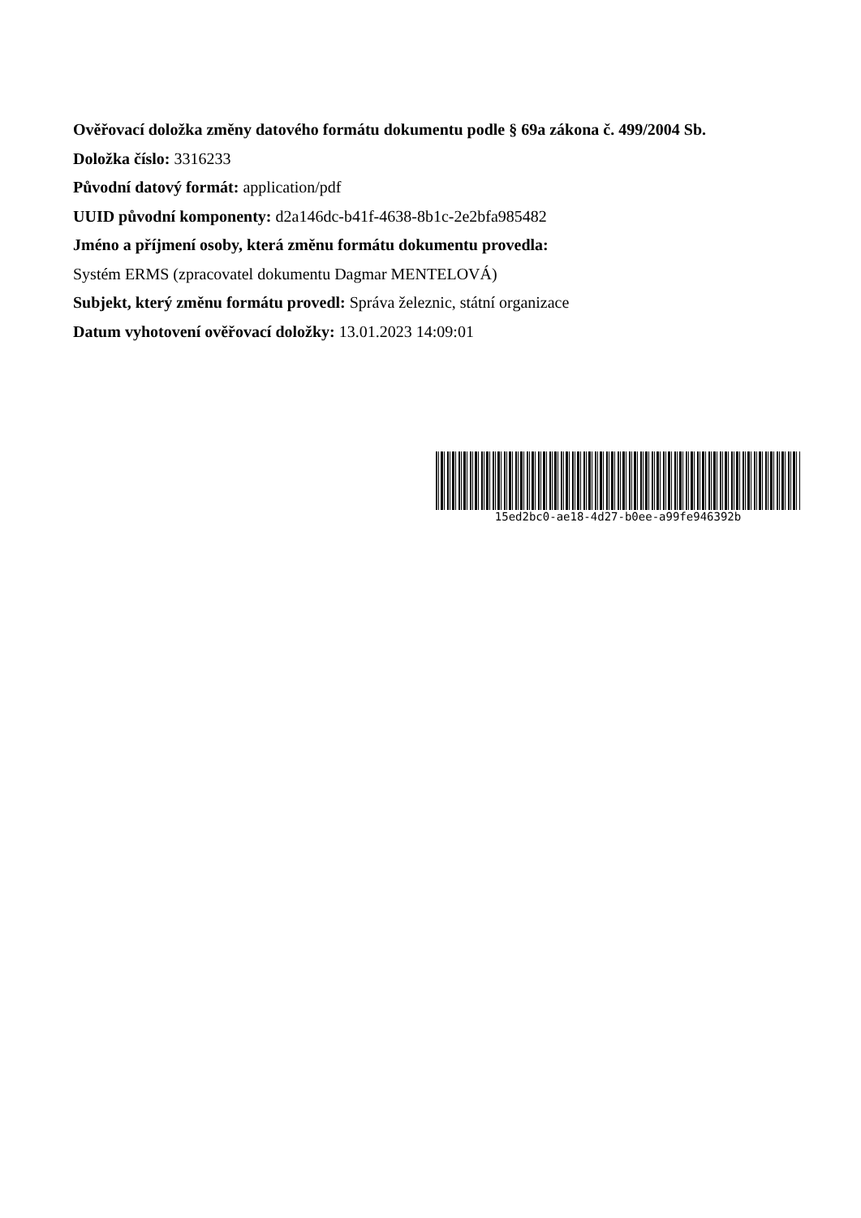Ověřovací doložka změny datového formátu dokumentu podle § 69a zákona č. 499/2004 Sb.
Doložka číslo: 3316233
Původní datový formát: application/pdf
UUID původní komponenty: d2a146dc-b41f-4638-8b1c-2e2bfa985482
Jméno a příjmení osoby, která změnu formátu dokumentu provedla:
Systém ERMS (zpracovatel dokumentu Dagmar MENTELOVÁ)
Subjekt, který změnu formátu provedl: Správa železnic, státní organizace
Datum vyhotovení ověřovací doložky: 13.01.2023 14:09:01
15ed2bc0-ae18-4d27-b0ee-a99fe946392b